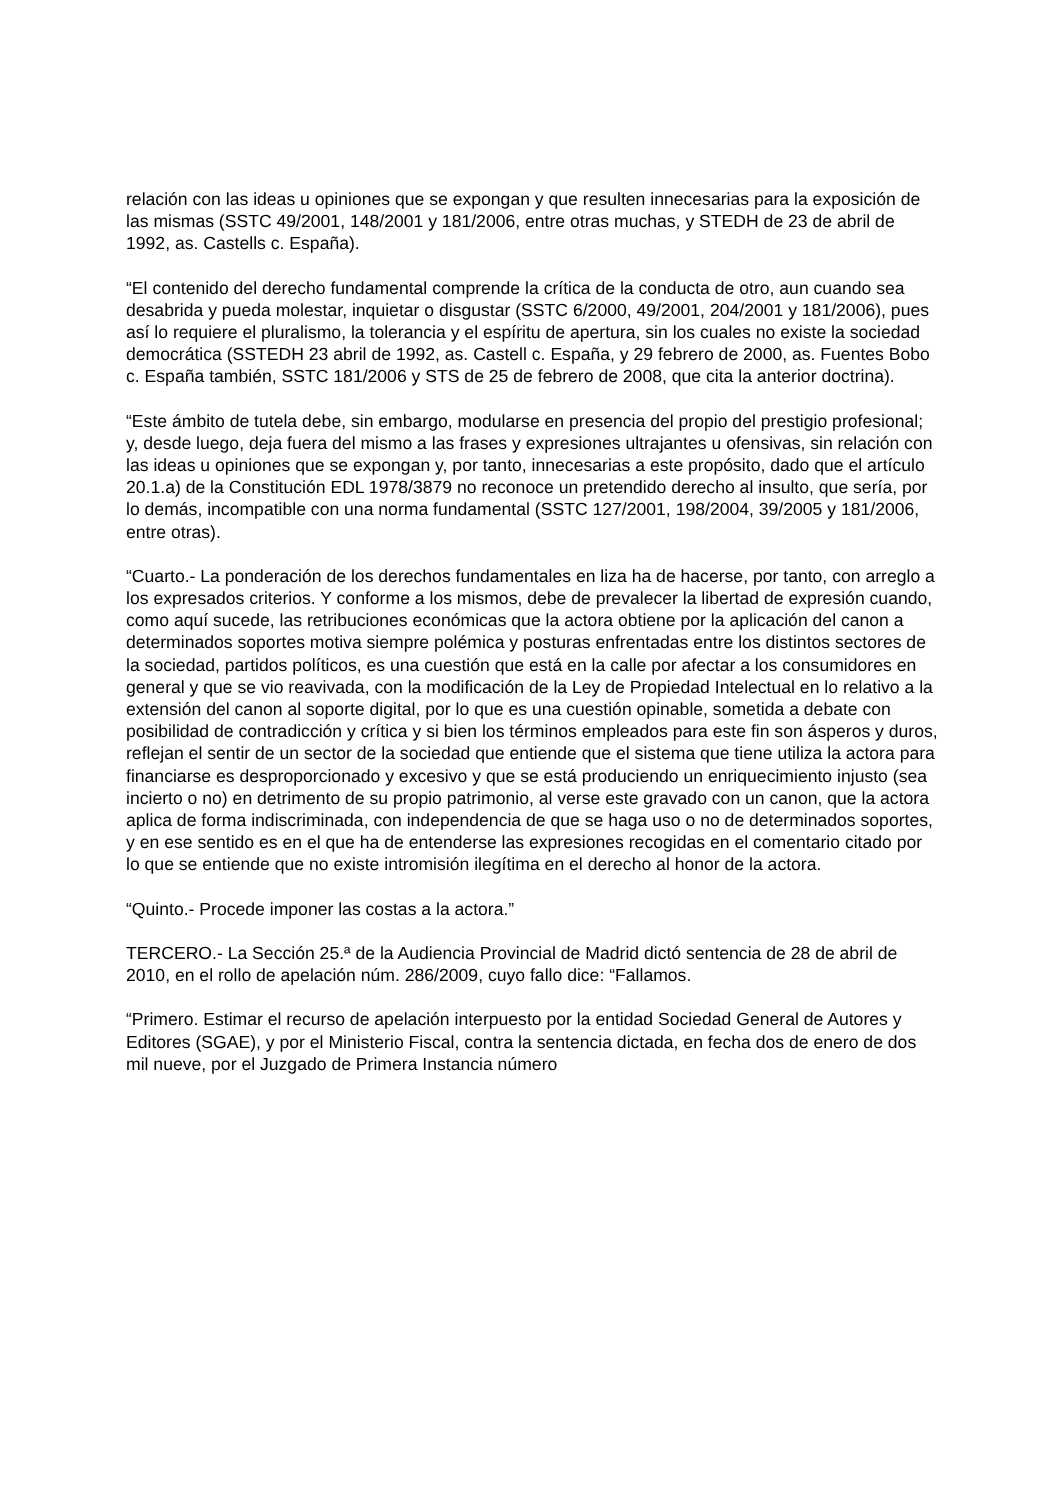relación con las ideas u opiniones que se expongan y que resulten innecesarias para la exposición de las mismas (SSTC 49/2001, 148/2001 y 181/2006, entre otras muchas, y STEDH de 23 de abril de 1992, as. Castells c. España).
“El contenido del derecho fundamental comprende la crítica de la conducta de otro, aun cuando sea desabrida y pueda molestar, inquietar o disgustar (SSTC 6/2000, 49/2001, 204/2001 y 181/2006), pues así lo requiere el pluralismo, la tolerancia y el espíritu de apertura, sin los cuales no existe la sociedad democrática (SSTEDH 23 abril de 1992, as. Castell c. España, y 29 febrero de 2000, as. Fuentes Bobo c. España también, SSTC 181/2006 y STS de 25 de febrero de 2008, que cita la anterior doctrina).
“Este ámbito de tutela debe, sin embargo, modularse en presencia del propio del prestigio profesional; y, desde luego, deja fuera del mismo a las frases y expresiones ultrajantes u ofensivas, sin relación con las ideas u opiniones que se expongan y, por tanto, innecesarias a este propósito, dado que el artículo 20.1.a) de la Constitución EDL 1978/3879 no reconoce un pretendido derecho al insulto, que sería, por lo demás, incompatible con una norma fundamental (SSTC 127/2001, 198/2004, 39/2005 y 181/2006, entre otras).
“Cuarto.- La ponderación de los derechos fundamentales en liza ha de hacerse, por tanto, con arreglo a los expresados criterios. Y conforme a los mismos, debe de prevalecer la libertad de expresión cuando, como aquí sucede, las retribuciones económicas que la actora obtiene por la aplicación del canon a determinados soportes motiva siempre polémica y posturas enfrentadas entre los distintos sectores de la sociedad, partidos políticos, es una cuestión que está en la calle por afectar a los consumidores en general y que se vio reavivada, con la modificación de la Ley de Propiedad Intelectual en lo relativo a la extensión del canon al soporte digital, por lo que es una cuestión opinable, sometida a debate con posibilidad de contradicción y crítica y si bien los términos empleados para este fin son ásperos y duros, reflejan el sentir de un sector de la sociedad que entiende que el sistema que tiene utiliza la actora para financiarse es desproporcionado y excesivo y que se está produciendo un enriquecimiento injusto (sea incierto o no) en detrimento de su propio patrimonio, al verse este gravado con un canon, que la actora aplica de forma indiscriminada, con independencia de que se haga uso o no de determinados soportes, y en ese sentido es en el que ha de entenderse las expresiones recogidas en el comentario citado por lo que se entiende que no existe intromisión ilegítima en el derecho al honor de la actora.
“Quinto.- Procede imponer las costas a la actora.”
TERCERO.- La Sección 25.ª de la Audiencia Provincial de Madrid dictó sentencia de 28 de abril de 2010, en el rollo de apelación núm. 286/2009, cuyo fallo dice: “Fallamos.
“Primero. Estimar el recurso de apelación interpuesto por la entidad Sociedad General de Autores y Editores (SGAE), y por el Ministerio Fiscal, contra la sentencia dictada, en fecha dos de enero de dos mil nueve, por el Juzgado de Primera Instancia número